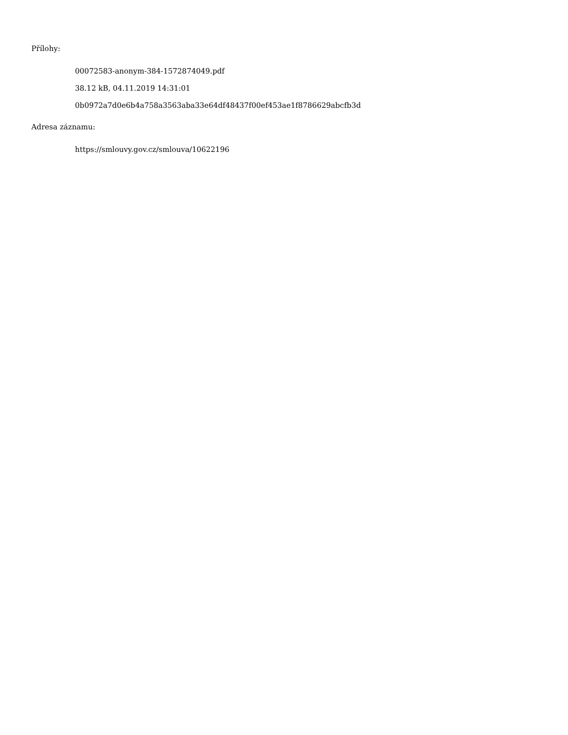Přílohy:
00072583-anonym-384-1572874049.pdf
38.12 kB, 04.11.2019 14:31:01
0b0972a7d0e6b4a758a3563aba33e64df48437f00ef453ae1f8786629abcfb3d
Adresa záznamu:
https://smlouvy.gov.cz/smlouva/10622196